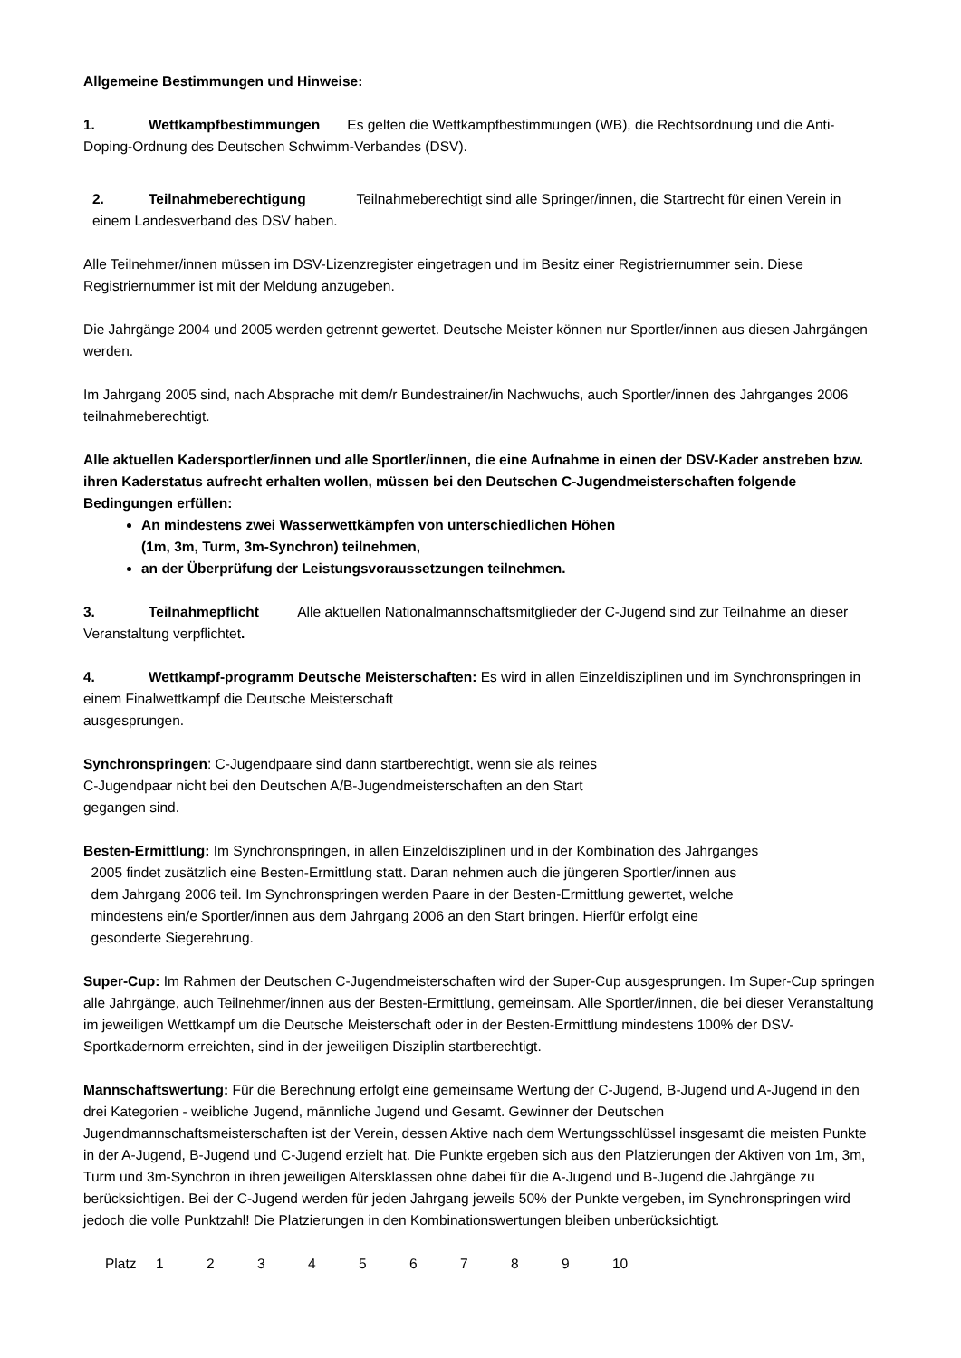Allgemeine Bestimmungen und Hinweise:
1. Wettkampfbestimmungen Es gelten die Wettkampfbestimmungen (WB), die Rechtsordnung und die Anti-Doping-Ordnung des Deutschen Schwimm-Verbandes (DSV).
2. Teilnahmeberechtigung Teilnahmeberechtigt sind alle Springer/innen, die Startrecht für einen Verein in einem Landesverband des DSV haben.
Alle Teilnehmer/innen müssen im DSV-Lizenzregister eingetragen und im Besitz einer Registriernummer sein. Diese Registriernummer ist mit der Meldung anzugeben.
Die Jahrgänge 2004 und 2005 werden getrennt gewertet. Deutsche Meister können nur Sportler/innen aus diesen Jahrgängen werden.
Im Jahrgang 2005 sind, nach Absprache mit dem/r Bundestrainer/in Nachwuchs, auch Sportler/innen des Jahrganges 2006 teilnahmeberechtigt.
Alle aktuellen Kadersportler/innen und alle Sportler/innen, die eine Aufnahme in einen der DSV-Kader anstreben bzw. ihren Kaderstatus aufrecht erhalten wollen, müssen bei den Deutschen C-Jugendmeisterschaften folgende Bedingungen erfüllen:
An mindestens zwei Wasserwettkämpfen von unterschiedlichen Höhen
(1m, 3m, Turm, 3m-Synchron) teilnehmen,
an der Überprüfung der Leistungsvoraussetzungen teilnehmen.
3. Teilnahmepflicht Alle aktuellen Nationalmannschaftsmitglieder der C-Jugend sind zur Teilnahme an dieser Veranstaltung verpflichtet.
4. Wettkampf-programm Deutsche Meisterschaften: Es wird in allen Einzeldisziplinen und im Synchronspringen in einem Finalwettkampf die Deutsche Meisterschaft
ausgesprungen.
Synchronspringen: C-Jugendpaare sind dann startberechtigt, wenn sie als reines
C-Jugendpaar nicht bei den Deutschen A/B-Jugendmeisterschaften an den Start
gegangen sind.
Besten-Ermittlung: Im Synchronspringen, in allen Einzeldisziplinen und in der Kombination des Jahrganges
2005 findet zusätzlich eine Besten-Ermittlung statt. Daran nehmen auch die jüngeren Sportler/innen aus
dem Jahrgang 2006 teil. Im Synchronspringen werden Paare in der Besten-Ermittlung gewertet, welche
mindestens ein/e Sportler/innen aus dem Jahrgang 2006 an den Start bringen. Hierfür erfolgt eine
gesonderte Siegerehrung.
Super-Cup: Im Rahmen der Deutschen C-Jugendmeisterschaften wird der Super-Cup ausgesprungen. Im Super-Cup springen alle Jahrgänge, auch Teilnehmer/innen aus der Besten-Ermittlung, gemeinsam. Alle Sportler/innen, die bei dieser Veranstaltung im jeweiligen Wettkampf um die Deutsche Meisterschaft oder in der Besten-Ermittlung mindestens 100% der DSV-Sportkadernorm erreichten, sind in der jeweiligen Disziplin startberechtigt.
Mannschaftswertung: Für die Berechnung erfolgt eine gemeinsame Wertung der C-Jugend, B-Jugend und A-Jugend in den drei Kategorien - weibliche Jugend, männliche Jugend und Gesamt. Gewinner der Deutschen Jugendmannschaftsmeisterschaften ist der Verein, dessen Aktive nach dem Wertungsschlüssel insgesamt die meisten Punkte in der A-Jugend, B-Jugend und C-Jugend erzielt hat. Die Punkte ergeben sich aus den Platzierungen der Aktiven von 1m, 3m, Turm und 3m-Synchron in ihren jeweiligen Altersklassen ohne dabei für die A-Jugend und B-Jugend die Jahrgänge zu berücksichtigen. Bei der C-Jugend werden für jeden Jahrgang jeweils 50% der Punkte vergeben, im Synchronspringen wird jedoch die volle Punktzahl! Die Platzierungen in den Kombinationswertungen bleiben unberücksichtigt.
| Platz | 1 | 2 | 3 | 4 | 5 | 6 | 7 | 8 | 9 | 10 |